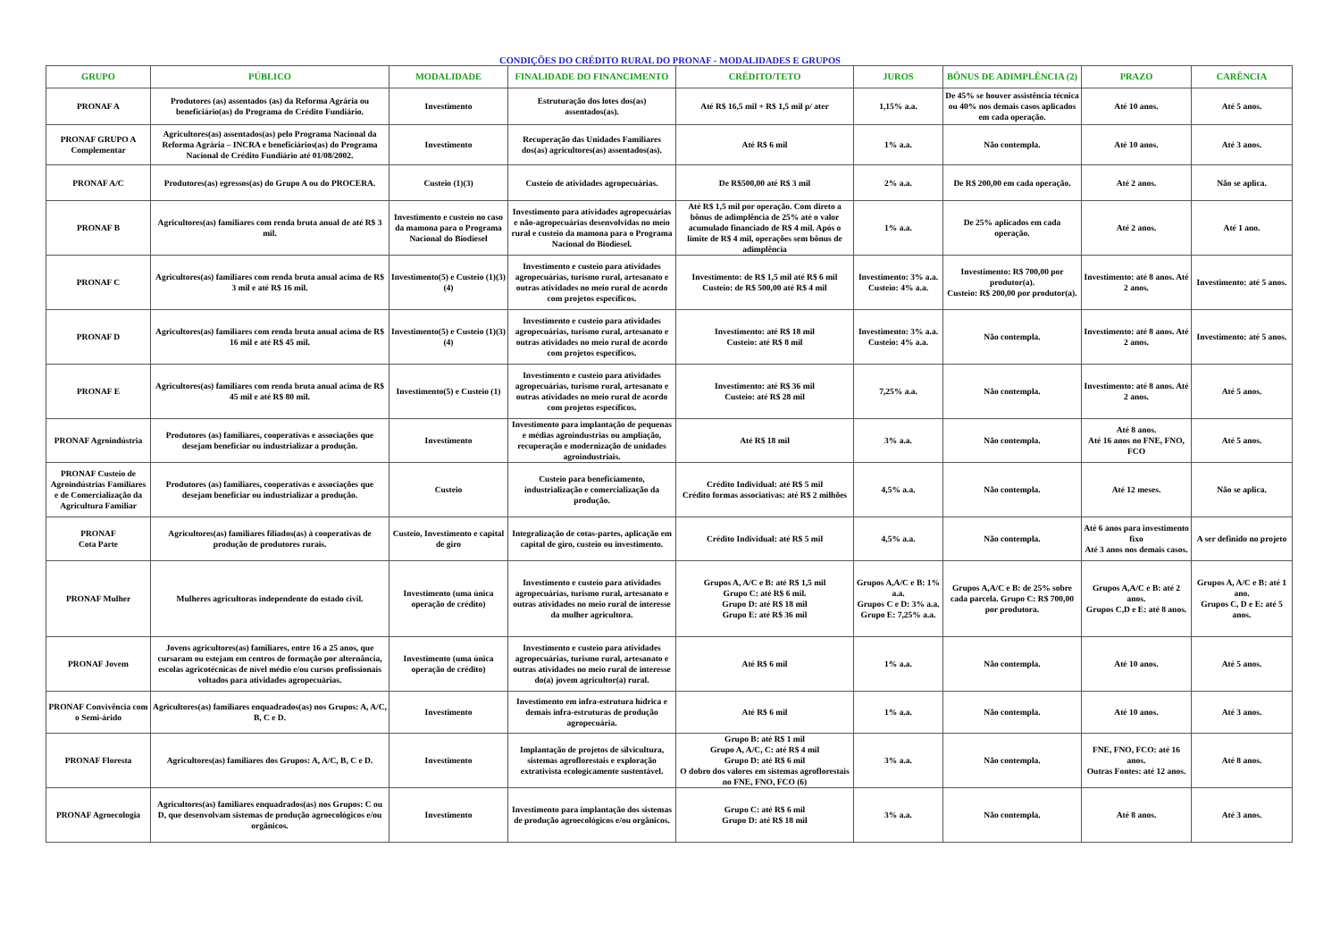CONDIÇÕES DO CRÉDITO RURAL DO PRONAF - MODALIDADES E GRUPOS
| GRUPO | PÚBLICO | MODALIDADE | FINALIDADE DO FINANCIMENTO | CRÉDITO/TETO | JUROS | BÔNUS DE ADIMPLÊNCIA (2) | PRAZO | CARÊNCIA |
| --- | --- | --- | --- | --- | --- | --- | --- | --- |
| PRONAF A | Produtores (as) assentados (as) da Reforma Agrária ou beneficiário(as) do Programa do Crédito Fundiário. | Investimento | Estruturação dos lotes dos(as) assentados(as). | Até R$ 16,5 mil + R$ 1,5 mil p/ ater | 1,15% a.a. | De 45% se houver assistência técnica ou 40% nos demais casos aplicados em cada operação. | Até 10 anos. | Até 5 anos. |
| PRONAF GRUPO A Complementar | Agricultores(as) assentados(as) pelo Programa Nacional da Reforma Agrária – INCRA e beneficiários(as) do Programa Nacional de Crédito Fundiário até 01/08/2002. | Investimento | Recuperação das Unidades Familiares dos(as) agricultores(as) assentados(as). | Até R$ 6 mil | 1% a.a. | Não contempla. | Até 10 anos. | Até 3 anos. |
| PRONAF A/C | Produtores(as) egressos(as) do Grupo A ou do PROCERA. | Custeio (1)(3) | Custeio de atividades agropecuárias. | De R$500,00 até R$ 3 mil | 2% a.a. | De R$ 200,00 em cada operação. | Até 2 anos. | Não se aplica. |
| PRONAF B | Agricultores(as) familiares com renda bruta anual de até R$ 3 mil. | Investimento e custeio no caso da mamona para o Programa Nacional do Biodiesel | Investimento para atividades agropecuárias e não-agropecuárias desenvolvidas no meio rural e custeio da mamona para o Programa Nacional do Biodiesel. | Até R$ 1,5 mil por operação. Com direto a bônus de adimplência de 25% até o valor acumulado financiado de R$ 4 mil. Após o limite de R$ 4 mil, operações sem bônus de adimplência | 1% a.a. | De 25% aplicados em cada operação. | Até 2 anos. | Até 1 ano. |
| PRONAF C | Agricultores(as) familiares com renda bruta anual acima de R$ 3 mil e até R$ 16 mil. | Investimento(5) e Custeio (1)(3)(4) | Investimento e custeio para atividades agropecuárias, turismo rural, artesanato e outras atividades no meio rural de acordo com projetos específicos. | Investimento: de R$ 1,5 mil até R$ 6 mil Custeio: de R$ 500,00 até R$ 4 mil | Investimento: 3% a.a. Custeio: 4% a.a. | Investimento: R$ 700,00 por produtor(a). Custeio: R$ 200,00 por produtor(a). | Investimento: até 8 anos. Até 2 anos. | Investimento: até 5 anos. |
| PRONAF D | Agricultores(as) familiares com renda bruta anual acima de R$ 16 mil e até R$ 45 mil. | Investimento(5) e Custeio (1)(3)(4) | Investimento e custeio para atividades agropecuárias, turismo rural, artesanato e outras atividades no meio rural de acordo com projetos específicos. | Investimento: até R$ 18 mil Custeio: até R$ 8 mil | Investimento: 3% a.a. Custeio: 4% a.a. | Não contempla. | Investimento: até 8 anos. Até 2 anos. | Investimento: até 5 anos. |
| PRONAF E | Agricultores(as) familiares com renda bruta anual acima de R$ 45 mil e até R$ 80 mil. | Investimento(5) e Custeio (1) | Investimento e custeio para atividades agropecuárias, turismo rural, artesanato e outras atividades no meio rural de acordo com projetos específicos. | Investimento: até R$ 36 mil Custeio: até R$ 28 mil | 7,25% a.a. | Não contempla. | Investimento: até 8 anos. Até 2 anos. | Até 5 anos. |
| PRONAF Agroindústria | Produtores (as) familiares, cooperativas e associações que desejam beneficiar ou industrializar a produção. | Investimento | Investimento para implantação de pequenas e médias agroindustrias ou ampliação, recuperação e modernização de unidades agroindustriais. | Até R$ 18 mil | 3% a.a. | Não contempla. | Até 8 anos. Até 16 anos no FNE, FNO, FCO | Até 5 anos. |
| PRONAF Custeio de Agroindústrias Familiares e de Comercialização da Agricultura Familiar | Produtores (as) familiares, cooperativas e associações que desejam beneficiar ou industrializar a produção. | Custeio | Custeio para beneficiamento, industrialização e comercialização da produção. | Crédito Individual: até R$ 5 mil Crédito formas associativas: até R$ 2 milhões | 4,5% a.a. | Não contempla. | Até 12 meses. | Não se aplica. |
| PRONAF Cota Parte | Agricultores(as) familiares filiados(as) à cooperativas de produção de produtores rurais. | Custeio, Investimento e capital de giro | Integralização de cotas-partes, aplicação em capital de giro, custeio ou investimento. | Crédito Individual: até R$ 5 mil | 4,5% a.a. | Não contempla. | Até 6 anos para investimento fixo Até 3 anos nos demais casos. | A ser definido no projeto |
| PRONAF Mulher | Mulheres agricultoras independente do estado civil. | Investimento (uma única operação de crédito) | Investimento e custeio para atividades agropecuárias, turismo rural, artesanato e outras atividades no meio rural de interesse da mulher agricultora. | Grupos A, A/C e B: até R$ 1,5 mil Grupo C: até R$ 6 mil. Grupo D: até R$ 18 mil Grupo E: até R$ 36 mil | Grupos A,A/C e B: 1% a.a. Grupos C e D: 3% a.a. Grupo E: 7,25% a.a. | Grupos A,A/C e B: de 25% sobre cada parcela. Grupo C: R$ 700,00 por produtora. | Grupos A,A/C e B: até 2 anos. Grupos C,D e E: até 8 anos. | Grupos A, A/C e B: até 1 ano. Grupos C, D e E: até 5 anos. |
| PRONAF Jovem | Jovens agricultores(as) familiares, entre 16 a 25 anos, que cursaram ou estejam em centros de formação por alternância, escolas agricotécnicas de nível médio e/ou cursos profissionais voltados para atividades agropecuárias. | Investimento (uma única operação de crédito) | Investimento e custeio para atividades agropecuárias, turismo rural, artesanato e outras atividades no meio rural de interesse do(a) jovem agricultor(a) rural. | Até R$ 6 mil | 1% a.a. | Não contempla. | Até 10 anos. | Até 5 anos. |
| PRONAF Convivência com o Semi-árido | Agricultores(as) familiares enquadrados(as) nos Grupos: A, A/C, B, C e D. | Investimento | Investimento em infra-estrutura hídrica e demais infra-estruturas de produção agropecuária. | Até R$ 6 mil | 1% a.a. | Não contempla. | Até 10 anos. | Até 3 anos. |
| PRONAF Floresta | Agricultores(as) familiares dos Grupos: A, A/C, B, C e D. | Investimento | Implantação de projetos de silvicultura, sistemas agroflorestais e exploração extrativista ecologicamente sustentável. | Grupo B: até R$ 1 mil Grupo A, A/C, C: até R$ 4 mil Grupo D: até R$ 6 mil O dobro dos valores em sistemas agroflorestais no FNE, FNO, FCO (6) | 3% a.a. | Não contempla. | FNE, FNO, FCO: até 16 anos. Outras Fontes: até 12 anos. | Até 8 anos. |
| PRONAF Agroecologia | Agricultores(as) familiares enquadrados(as) nos Grupos: C ou D, que desenvolvam sistemas de produção agroecológicos e/ou orgânicos. | Investimento | Investimento para implantação dos sistemas de produção agroecológicos e/ou orgânicos. | Grupo C: até R$ 6 mil Grupo D: até R$ 18 mil | 3% a.a. | Não contempla. | Até 8 anos. | Até 3 anos. |